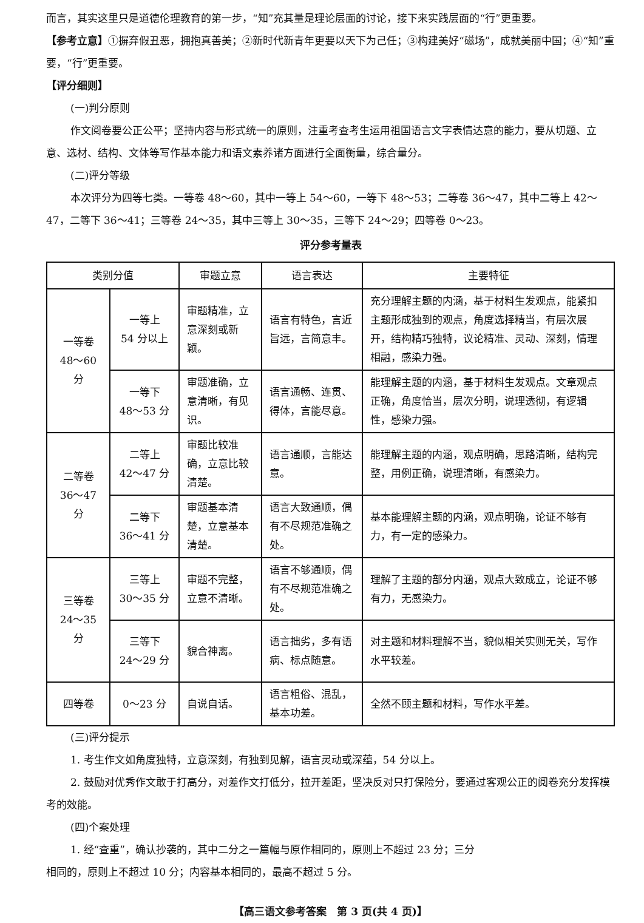而言，其实这里只是道德伦理教育的第一步，“知”充其量是理论层面的讨论，接下来实践层面的“行”更重要。
【参考立意】①摒弃假丑恶，拥抱真善美；②新时代新青年更要以天下为己任；③构建美好“磁场”，成就美丽中国；④“知”重要，“行”更重要。
【评分细则】
(一)判分原则
作文阅卷要公正公平；坚持内容与形式统一的原则，注重考查考生运用祖国语言文字表情达意的能力，要从切题、立意、选材、结构、文体等写作基本能力和语文素养诸方面进行全面衡量，综合量分。
(二)评分等级
本次评分为四等七类。一等卷 48～60，其中一等上 54～60，一等下 48～53；二等卷 36～47，其中二等上 42～47，二等下 36～41；三等卷 24～35，其中三等上 30～35，三等下 24～29；四等卷 0～23。
评分参考量表
| 类别分值 | | 审题立意 | 语言表达 | 主要特征 |
| --- | --- | --- | --- | --- |
| 一等卷 48～60 分 | 一等上 54 分以上 | 审题精准，立意深刻或新颖。 | 语言有特色，言近旨远，言简意丰。 | 充分理解主题的内涵，基于材料生发观点，能紧扣主题形成独到的观点，角度选择精当，有层次展开，结构精巧独特，议论精准、灵动、深刻，情理相融，感染力强。 |
| | 一等下 48～53 分 | 审题准确，立意清晰，有见识。 | 语言通畅、连贯、得体，言能尽意。 | 能理解主题的内涵，基于材料生发观点。文章观点正确，角度恰当，层次分明，说理透彻，有逻辑性，感染力强。 |
| 二等卷 36～47 分 | 二等上 42～47 分 | 审题比较准确，立意比较清楚。 | 语言通顺，言能达意。 | 能理解主题的内涵，观点明确，思路清晰，结构完整，用例正确，说理清晰，有感染力。 |
| | 二等下 36～41 分 | 审题基本清楚，立意基本清楚。 | 语言大致通顺，偶有不尽规范准确之处。 | 基本能理解主题的内涵，观点明确，论证不够有力，有一定的感染力。 |
| 三等卷 24～35 分 | 三等上 30～35 分 | 审题不完整，立意不清晰。 | 语言不够通顺，偶有不尽规范准确之处。 | 理解了主题的部分内涵，观点大致成立，论证不够有力，无感染力。 |
| | 三等下 24～29 分 | 貌合神离。 | 语言拙劣，多有语病、标点随意。 | 对主题和材料理解不当，貌似相关实则无关，写作水平较差。 |
| 四等卷 | 0～23 分 | 自说自话。 | 语言粗俗、混乱，基本功差。 | 全然不顾主题和材料，写作水平差。 |
(三)评分提示
1. 考生作文如角度独特，立意深刻，有独到见解，语言灵动或深蕴，54 分以上。
2. 鼓励对优秀作文敢于打高分，对差作文打低分，拉开差距，坚决反对只打保险分，要通过客观公正的阅卷充分发挥模考的效能。
(四)个案处理
1. 经“查重”，确认抄袭的，其中二分之一篇幅与原作相同的，原则上不超过 23 分；三分
相同的，原则上不超过 10 分；内容基本相同的，最高不超过 5 分。
【高三语文参考答案　第 3 页(共 4 页)】